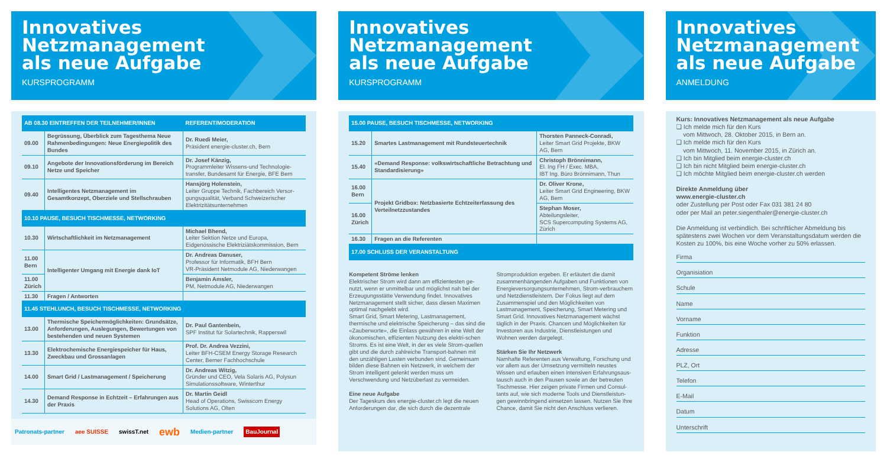Innovatives
Netzmanagement
als neue Aufgabe
KURSPROGRAMM
| AB 08.30 EINTREFFEN DER TEILNEHMER/INNEN | | REFERENT/MODERATION |
| 09.00 | Begrüssung, Überblick zum Tagesthema Neue Rahmenbedingungen: Neue Energiepolitik des Bundes | Dr. Ruedi Meier, Präsident energie-cluster.ch, Bern |
| 09.10 | Angebote der Innovationsförderung im Bereich Netze und Speicher | Dr. Josef Känzig, Programmleiter Wissens-und Technologie-transfer, Bundesamt für Energie, BFE Bern |
| 09.40 | Intelligentes Netzmanagement im Gesamtkonzept, Oberziele und Stellschrauben | Hansjörg Holenstein, Leiter Gruppe Technik, Fachbereich Versor-gungsqualität, Verband Schweizerischer Elektrizitätsunternehmen |
| 10.10 PAUSE, BESUCH TISCHMESSE, NETWORKING | | |
| 10.30 | Wirtschaftlichkeit im Netzmanagement | Michael Bhend, Leiter Sektion Netze und Europa, Eidgenössische Elektriziätskommission, Bern |
| 11.00 Bern | Intelligenter Umgang mit Energie dank IoT | Dr. Andreas Danuser, Professor für Informatik, BFH Bern VR-Präsident Netmodule AG, Niederwangen |
| 11.00 Zürich | | Benjamin Amsler, PM, Netmodule AG, Niederwangen |
| 11.30 | Fragen / Antworten | |
| 11.45 STEHLUNCH, BESUCH TISCHMESSE, NETWORKING | | |
| 13.00 | Thermische Speichermöglichkeiten: Grundsätze, Anforderungen, Auslegungen, Bewertungen von bestehenden und neuen Systemen | Dr. Paul Gantenbein, SPF Institut für Solartechnik, Rapperswil |
| 13.30 | Elektrochemische Energiespeicher für Haus, Zweckbau und Grossanlagen | Prof. Dr. Andrea Vezzini, Leiter BFH-CSEM Energy Storage Research Center, Berner Fachhochschule |
| 14.00 | Smart Grid / Lastmanagement / Speicherung | Dr. Andreas Witzig, Gründer und CEO, Vela Solaris AG, Polysun Simulationssoftware, Winterthur |
| 14.30 | Demand Response in Echtzeit – Erfahrungen aus der Praxis | Dr. Martin Geidl Head of Operations, Swisscom Energy Solutions AG, Olten |
Patronats-partner aee SUISSE swissT.net ewb Medien-partner BauJournal
Innovatives
Netzmanagement
als neue Aufgabe
KURSPROGRAMM
| 15.00 PAUSE, BESUCH TISCHMESSE, NETWORKING | | |
| 15.20 | Smartes Lastmanagement mit Rundsteuertechnik | Thorsten Panneck-Conradi, Leiter Smart Grid Projekte, BKW AG, Bern |
| 15.40 | «Demand Response: volkswirtschaftliche Betrachtung und Standardisierung» | Christoph Brönnimann, El. Ing FH / Exec. MBA, IBT Ing. Büro Brönnimann, Thun |
| 16.00 Bern | Projekt Gridbox: Netzbasierte Echtzeiterfassung des Verteilnetzzustandes | Dr. Oliver Krone, Leiter Smart Grid Engineering, BKW AG, Bern |
| 16.00 Zürich | | Stephan Moser, Abteilungsleiter, SCS Supercomputing Systems AG, Zürich |
| 16.30 | Fragen an die Referenten | |
| 17.00 SCHLUSS DER VERANSTALTUNG | | |
Kompetent Ströme lenken
Elektrischer Strom wird dann am effizientesten ge-nutzt, wenn er unmittelbar und möglichst nah bei der Erzeugungsstätte Verwendung findet. Innovatives Netzmanagement stellt sicher, dass diesen Maximen optimal nachgelebt wird.
Smart Grid, Smart Metering, Lastmanagement, thermische und elektrische Speicherung – das sind die «Zauberworte», die Einlass gewähren in eine Welt der ökonomischen, effizienten Nutzung des elektri-schen Stroms. Es ist eine Welt, in der es viele Strom-quellen gibt und die durch zahlreiche Transport-bahnen mit den unzähligen Lasten verbunden sind. Gemeinsam bilden diese Bahnen ein Netzwerk, in welchem der Strom intelligent gelenkt werden muss um Verschwendung und Netzüberlast zu vermeiden.
Eine neue Aufgabe
Der Tageskurs des energie-cluster.ch legt die neuen Anforderungen dar, die sich durch die dezentrale
Stromproduktion ergeben. Er erläutert die damit zusammenhängenden Aufgaben und Funktionen von Energieversorgungsunternehmen, Strom-verbrauchern und Netzdienstleistern. Der Fokus liegt auf dem Zusammenspiel und den Möglichkeiten von Lastmanagement, Speicherung, Smart Metering und Smart Grid. Innovatives Netzmanagement wächst täglich in der Praxis. Chancen und Möglichkeiten für Investoren aus Industrie, Dienstleistungen und Wohnen werden dargelegt.
Stärken Sie Ihr Netzwerk
Namhafte Referenten aus Verwaltung, Forschung und vor allem aus der Umsetzung vermitteln neustes Wissen und erlauben einen intensiven Erfahrungsaus-tausch auch in den Pausen sowie an der betreuten Tischmesse. Hier zeigen private Firmen und Consul-tants auf, wie sich moderne Tools und Dienstleistun-gen gewinnbringend einsetzen lassen. Nutzen Sie Ihre Chance, damit Sie nicht den Anschluss verlieren.
Innovatives
Netzmanagement
als neue Aufgabe
ANMELDUNG
Kurs: Innovatives Netzmanagement als neue Aufgabe
❑ Ich melde mich für den Kurs
vom Mittwoch, 28. Oktober 2015, in Bern an.
❑ Ich melde mich für den Kurs
vom Mittwoch, 11. November 2015, in Zürich an.
❑ Ich bin Mitglied beim energie-cluster.ch
❑ Ich bin nicht Mitglied beim energie-cluster.ch
❑ Ich möchte Mitglied beim energie-cluster.ch werden
Direkte Anmeldung über
www.energie-cluster.ch
oder Zustellung per Post oder Fax 031 381 24 80
oder per Mail an peter.siegenthaler@energie-cluster.ch
Die Anmeldung ist verbindlich. Bei schriftlicher Abmeldung bis spätestens zwei Wochen vor dem Veranstaltungsdatum werden die Kosten zu 100%, bis eine Woche vorher zu 50% erlassen.
Firma
Organisiation
Schule
Name
Vorname
Funktion
Adresse
PLZ, Ort
Telefon
E-Mail
Datum
Unterschrift